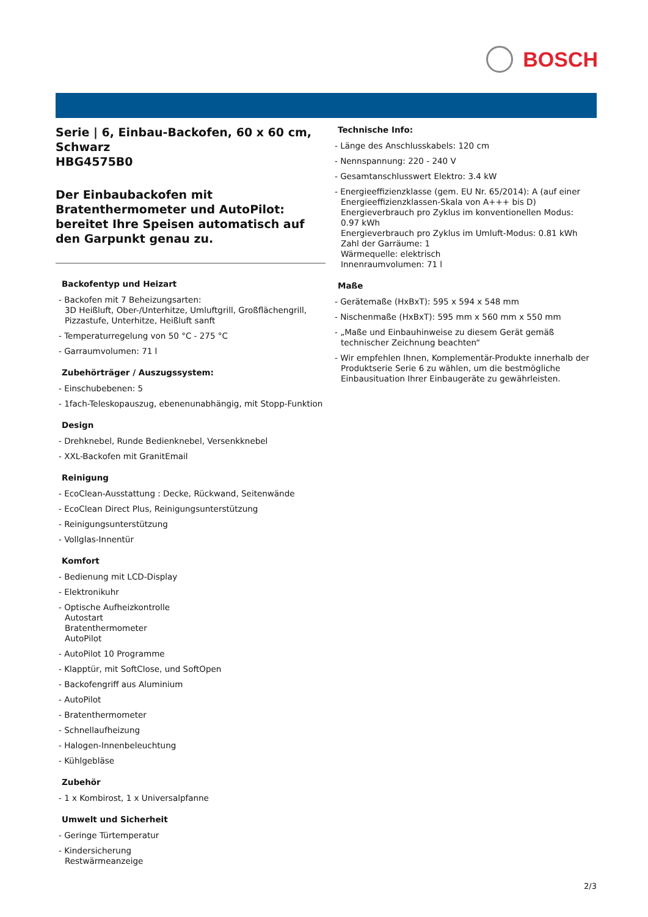BOSCH
Serie | 6, Einbau-Backofen, 60 x 60 cm, Schwarz
HBG4575B0
Der Einbaubackofen mit Bratenthermometer und AutoPilot: bereitet Ihre Speisen automatisch auf den Garpunkt genau zu.
Backofentyp und Heizart
- Backofen mit 7 Beheizungsarten:
3D Heißluft, Ober-/Unterhitze, Umluftgrill, Großflächengrill, Pizzastufe, Unterhitze, Heißluft sanft
- Temperaturregelung von 50 °C - 275 °C
- Garraumvolumen: 71 l
Zubehörträger / Auszugssystem:
- Einschubebenen: 5
- 1fach-Teleskopauszug, ebenenunabhängig, mit Stopp-Funktion
Design
- Drehknebel, Runde Bedienknebel, Versenkknebel
- XXL-Backofen mit GranitEmail
Reinigung
- EcoClean-Ausstattung : Decke, Rückwand, Seitenwände
- EcoClean Direct Plus, Reinigungsunterstützung
- Reinigungsunterstützung
- Vollglas-Innentür
Komfort
- Bedienung mit LCD-Display
- Elektronikuhr
- Optische Aufheizkontrolle
Autostart
Bratenthermometer
AutoPilot
- AutoPilot 10 Programme
- Klapptür, mit SoftClose, und SoftOpen
- Backofengriff aus Aluminium
- AutoPilot
- Bratenthermometer
- Schnellaufheizung
- Halogen-Innenbeleuchtung
- Kühlgebläse
Zubehör
- 1 x Kombirost, 1 x Universalpfanne
Umwelt und Sicherheit
- Geringe Türtemperatur
- Kindersicherung
Restwärmeanzeige
Technische Info:
- Länge des Anschlusskabels: 120 cm
- Nennspannung: 220 - 240 V
- Gesamtanschlusswert Elektro: 3.4 kW
- Energieeffizienzklasse (gem. EU Nr. 65/2014): A (auf einer Energieeffizienzklassen-Skala von A+++ bis D)
Energieverbrauch pro Zyklus im konventionellen Modus: 0.97 kWh
Energieverbrauch pro Zyklus im Umluft-Modus: 0.81 kWh
Zahl der Garräume: 1
Wärmequelle: elektrisch
Innenraumvolumen: 71 l
Maße
- Gerätemaße (HxBxT): 595 x 594 x 548 mm
- Nischenmaße (HxBxT): 595 mm x 560 mm x 550 mm
- „Maße und Einbauhinweise zu diesem Gerät gemäß technischer Zeichnung beachten“
- Wir empfehlen Ihnen, Komplementär-Produkte innerhalb der Produktserie Serie 6 zu wählen, um die bestmögliche Einbausituation Ihrer Einbaugeräte zu gewährleisten.
2/3